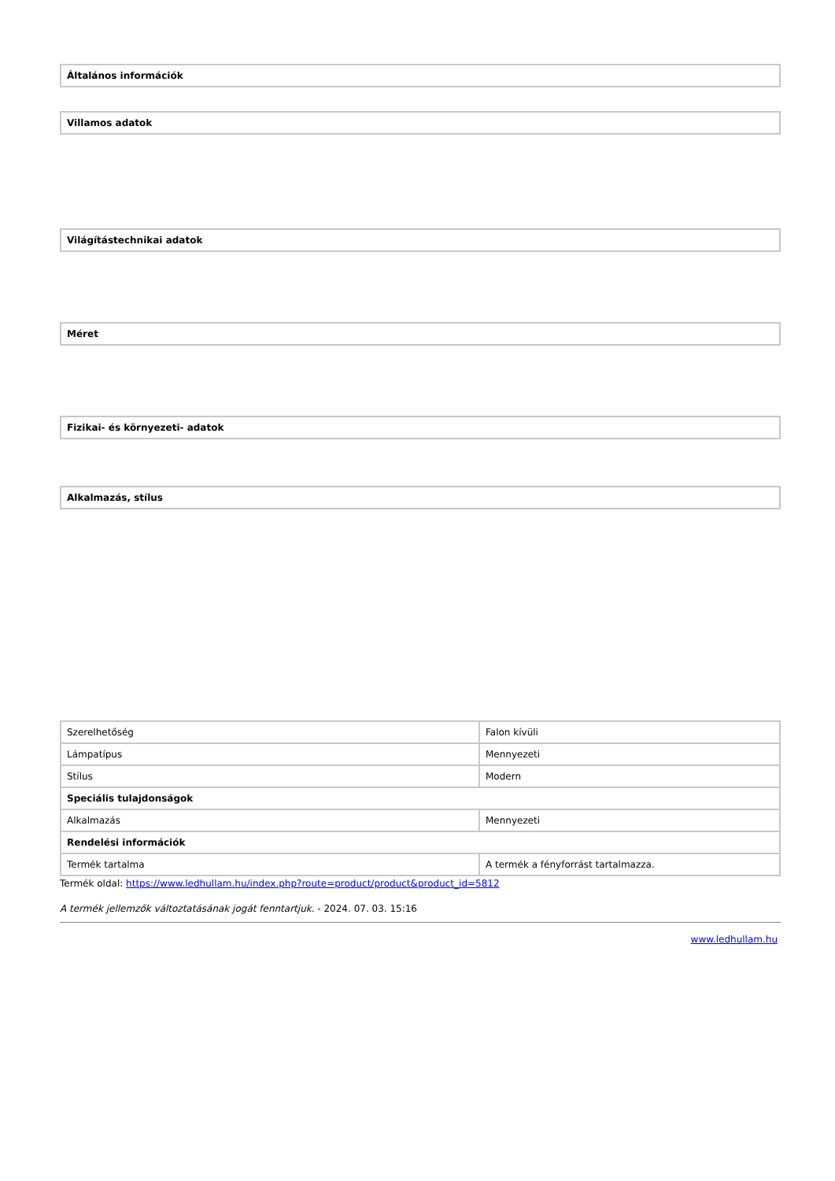| Általános információk |
| Villamos adatok |
| Világítástechnikai adatok |
| Méret |
| Fizikai- és környezeti- adatok |
| Alkalmazás, stílus |
| Szerelhetőség | Falon kívüli |
| Lámpatípus | Mennyezeti |
| Stílus | Modern |
| Speciális tulajdonságok | |
| Alkalmazás | Mennyezeti |
| Rendelési információk | |
| Termék tartalma | A termék a fényforrást tartalmazza. |
Termék oldal: https://www.ledhullam.hu/index.php?route=product/product&product_id=5812
A termék jellemzők változtatásának jogát fenntartjuk. - 2024. 07. 03. 15:16
www.ledhullam.hu